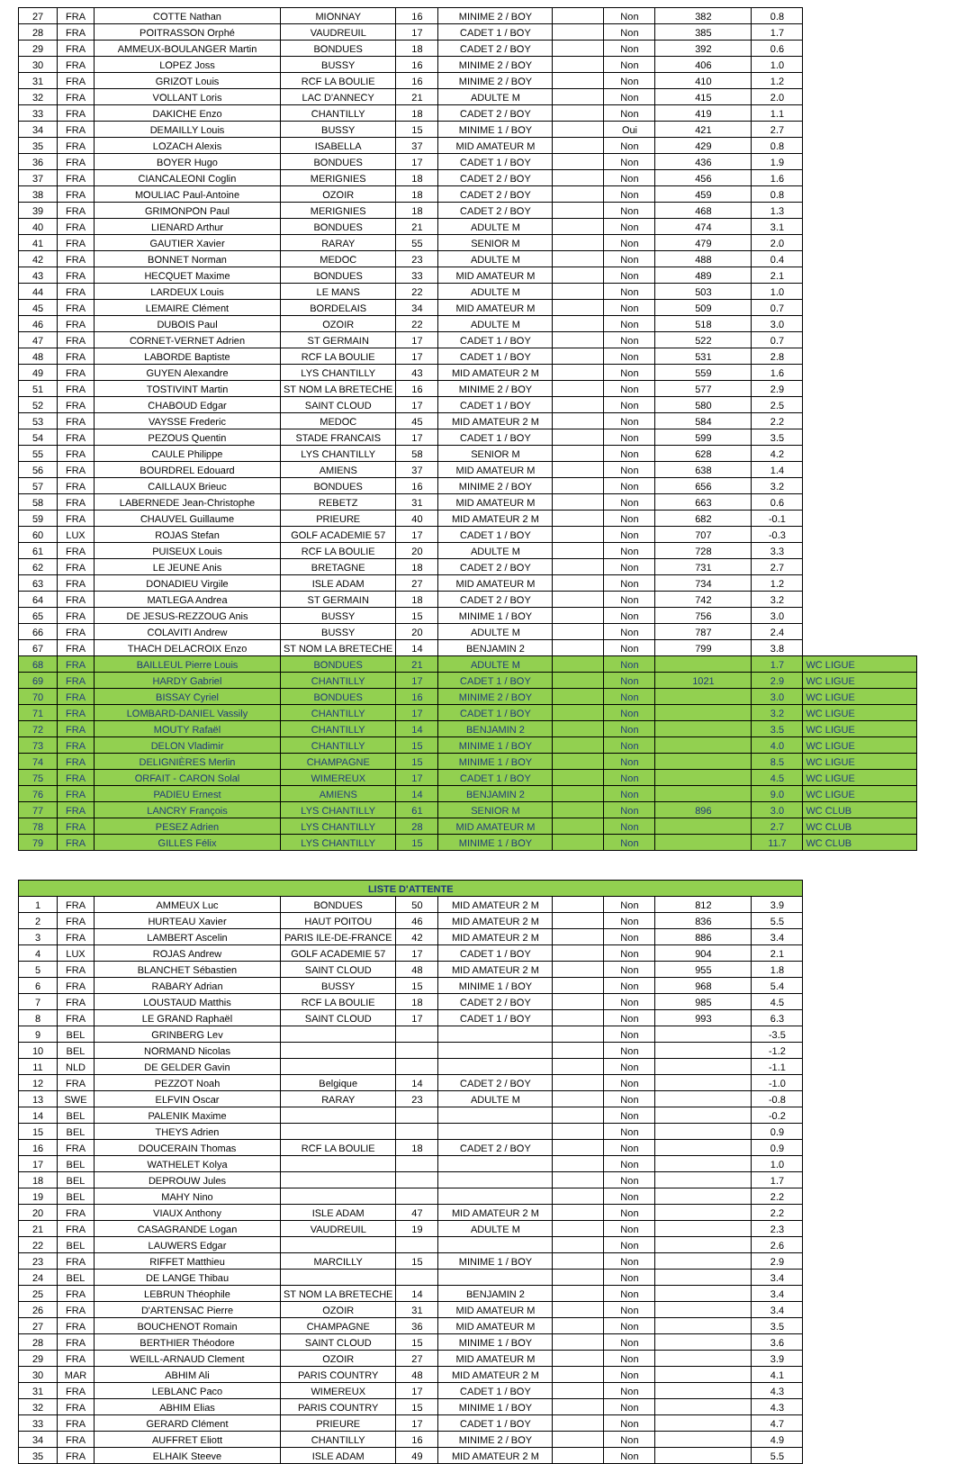| 27 | FRA | COTTE Nathan | MIONNAY | 16 | MINIME 2 / BOY | | Non | 382 | 0.8 | |
| 28 | FRA | POITRASSON Orphé | VAUDREUIL | 17 | CADET 1 / BOY | | Non | 385 | 1.7 | |
| 29 | FRA | AMMEUX-BOULANGER Martin | BONDUES | 18 | CADET 2 / BOY | | Non | 392 | 0.6 | |
| 30 | FRA | LOPEZ Joss | BUSSY | 16 | MINIME 2 / BOY | | Non | 406 | 1.0 | |
| 31 | FRA | GRIZOT Louis | RCF LA BOULIE | 16 | MINIME 2 / BOY | | Non | 410 | 1.2 | |
| 32 | FRA | VOLLANT Loris | LAC D'ANNECY | 21 | ADULTE M | | Non | 415 | 2.0 | |
| 33 | FRA | DAKICHE Enzo | CHANTILLY | 18 | CADET 2 / BOY | | Non | 419 | 1.1 | |
| 34 | FRA | DEMAILLY Louis | BUSSY | 15 | MINIME 1 / BOY | | Oui | 421 | 2.7 | |
| 35 | FRA | LOZACH Alexis | ISABELLA | 37 | MID AMATEUR M | | Non | 429 | 0.8 | |
| 36 | FRA | BOYER Hugo | BONDUES | 17 | CADET 1 / BOY | | Non | 436 | 1.9 | |
| 37 | FRA | CIANCALEONI Coglin | MERIGNIES | 18 | CADET 2 / BOY | | Non | 456 | 1.6 | |
| 38 | FRA | MOULIAC Paul-Antoine | OZOIR | 18 | CADET 2 / BOY | | Non | 459 | 0.8 | |
| 39 | FRA | GRIMONPON Paul | MERIGNIES | 18 | CADET 2 / BOY | | Non | 468 | 1.3 | |
| 40 | FRA | LIENARD Arthur | BONDUES | 21 | ADULTE M | | Non | 474 | 3.1 | |
| 41 | FRA | GAUTIER Xavier | RARAY | 55 | SENIOR M | | Non | 479 | 2.0 | |
| 42 | FRA | BONNET Norman | MEDOC | 23 | ADULTE M | | Non | 488 | 0.4 | |
| 43 | FRA | HECQUET Maxime | BONDUES | 33 | MID AMATEUR M | | Non | 489 | 2.1 | |
| 44 | FRA | LARDEUX Louis | LE MANS | 22 | ADULTE M | | Non | 503 | 1.0 | |
| 45 | FRA | LEMAIRE Clément | BORDELAIS | 34 | MID AMATEUR M | | Non | 509 | 0.7 | |
| 46 | FRA | DUBOIS Paul | OZOIR | 22 | ADULTE M | | Non | 518 | 3.0 | |
| 47 | FRA | CORNET-VERNET Adrien | ST GERMAIN | 17 | CADET 1 / BOY | | Non | 522 | 0.7 | |
| 48 | FRA | LABORDE Baptiste | RCF LA BOULIE | 17 | CADET 1 / BOY | | Non | 531 | 2.8 | |
| 49 | FRA | GUYEN Alexandre | LYS CHANTILLY | 43 | MID AMATEUR 2 M | | Non | 559 | 1.6 | |
| 51 | FRA | TOSTIVINT Martin | ST NOM LA BRETECHE | 16 | MINIME 2 / BOY | | Non | 577 | 2.9 | |
| 52 | FRA | CHABOUD Edgar | SAINT CLOUD | 17 | CADET 1 / BOY | | Non | 580 | 2.5 | |
| 53 | FRA | VAYSSE Frederic | MEDOC | 45 | MID AMATEUR 2 M | | Non | 584 | 2.2 | |
| 54 | FRA | PEZOUS Quentin | STADE FRANCAIS | 17 | CADET 1 / BOY | | Non | 599 | 3.5 | |
| 55 | FRA | CAULE Philippe | LYS CHANTILLY | 58 | SENIOR M | | Non | 628 | 4.2 | |
| 56 | FRA | BOURDREL Edouard | AMIENS | 37 | MID AMATEUR M | | Non | 638 | 1.4 | |
| 57 | FRA | CAILLAUX Brieuc | BONDUES | 16 | MINIME 2 / BOY | | Non | 656 | 3.2 | |
| 58 | FRA | LABERNEDE Jean-Christophe | REBETZ | 31 | MID AMATEUR M | | Non | 663 | 0.6 | |
| 59 | FRA | CHAUVEL Guillaume | PRIEURE | 40 | MID AMATEUR 2 M | | Non | 682 | -0.1 | |
| 60 | LUX | ROJAS Stefan | GOLF ACADEMIE 57 | 17 | CADET 1 / BOY | | Non | 707 | -0.3 | |
| 61 | FRA | PUISEUX Louis | RCF LA BOULIE | 20 | ADULTE M | | Non | 728 | 3.3 | |
| 62 | FRA | LE JEUNE Anis | BRETAGNE | 18 | CADET 2 / BOY | | Non | 731 | 2.7 | |
| 63 | FRA | DONADIEU Virgile | ISLE ADAM | 27 | MID AMATEUR M | | Non | 734 | 1.2 | |
| 64 | FRA | MATLEGA Andrea | ST GERMAIN | 18 | CADET 2 / BOY | | Non | 742 | 3.2 | |
| 65 | FRA | DE JESUS-REZZOUG Anis | BUSSY | 15 | MINIME 1 / BOY | | Non | 756 | 3.0 | |
| 66 | FRA | COLAVITI Andrew | BUSSY | 20 | ADULTE M | | Non | 787 | 2.4 | |
| 67 | FRA | THACH DELACROIX Enzo | ST NOM LA BRETECHE | 14 | BENJAMIN 2 | | Non | 799 | 3.8 | |
| 68 | FRA | BAILLEUL Pierre Louis | BONDUES | 21 | ADULTE M | | Non | | 1.7 | WC LIGUE |
| 69 | FRA | HARDY Gabriel | CHANTILLY | 17 | CADET 1 / BOY | | Non | 1021 | 2.9 | WC LIGUE |
| 70 | FRA | BISSAY Cyriel | BONDUES | 16 | MINIME 2 / BOY | | Non | | 3.0 | WC LIGUE |
| 71 | FRA | LOMBARD-DANIEL Vassily | CHANTILLY | 17 | CADET 1 / BOY | | Non | | 3.2 | WC LIGUE |
| 72 | FRA | MOUTY Rafaël | CHANTILLY | 14 | BENJAMIN 2 | | Non | | 3.5 | WC LIGUE |
| 73 | FRA | DELON Vladimir | CHANTILLY | 15 | MINIME 1 / BOY | | Non | | 4.0 | WC LIGUE |
| 74 | FRA | DELIGNIÈRES Merlin | CHAMPAGNE | 15 | MINIME 1 / BOY | | Non | | 8.5 | WC LIGUE |
| 75 | FRA | ORFAIT - CARON Solal | WIMEREUX | 17 | CADET 1 / BOY | | Non | | 4.5 | WC LIGUE |
| 76 | FRA | PADIEU Ernest | AMIENS | 14 | BENJAMIN 2 | | Non | | 9.0 | WC LIGUE |
| 77 | FRA | LANCRY François | LYS CHANTILLY | 61 | SENIOR M | | Non | 896 | 3.0 | WC CLUB |
| 78 | FRA | PESEZ Adrien | LYS CHANTILLY | 28 | MID AMATEUR M | | Non | | 2.7 | WC CLUB |
| 79 | FRA | GILLES Félix | LYS CHANTILLY | 15 | MINIME 1 / BOY | | Non | | 11.7 | WC CLUB |
| LISTE D'ATTENTE | | | | | | | | | |
| --- | --- | --- | --- | --- | --- | --- | --- | --- | --- |
| 1 | FRA | AMMEUX Luc | BONDUES | 50 | MID AMATEUR 2 M | | Non | 812 | 3.9 |
| 2 | FRA | HURTEAU Xavier | HAUT POITOU | 46 | MID AMATEUR 2 M | | Non | 836 | 5.5 |
| 3 | FRA | LAMBERT Ascelin | PARIS ILE-DE-FRANCE | 42 | MID AMATEUR 2 M | | Non | 886 | 3.4 |
| 4 | LUX | ROJAS Andrew | GOLF ACADEMIE 57 | 17 | CADET 1 / BOY | | Non | 904 | 2.1 |
| 5 | FRA | BLANCHET Sébastien | SAINT CLOUD | 48 | MID AMATEUR 2 M | | Non | 955 | 1.8 |
| 6 | FRA | RABARY Adrian | BUSSY | 15 | MINIME 1 / BOY | | Non | 968 | 5.4 |
| 7 | FRA | LOUSTAUD Matthis | RCF LA BOULIE | 18 | CADET 2 / BOY | | Non | 985 | 4.5 |
| 8 | FRA | LE GRAND Raphaël | SAINT CLOUD | 17 | CADET 1 / BOY | | Non | 993 | 6.3 |
| 9 | BEL | GRINBERG Lev | | | | | Non | | -3.5 |
| 10 | BEL | NORMAND Nicolas | | | | | Non | | -1.2 |
| 11 | NLD | DE GELDER Gavin | | | | | Non | | -1.1 |
| 12 | FRA | PEZZOT Noah | Belgique | 14 | CADET 2 / BOY | | Non | | -1.0 |
| 13 | SWE | ELFVIN Oscar | RARAY | 23 | ADULTE M | | Non | | -0.8 |
| 14 | BEL | PALENIK Maxime | | | | | Non | | -0.2 |
| 15 | BEL | THEYS Adrien | | | | | Non | | 0.9 |
| 16 | FRA | DOUCERAIN Thomas | RCF LA BOULIE | 18 | CADET 2 / BOY | | Non | | 0.9 |
| 17 | BEL | WATHELET Kolya | | | | | Non | | 1.0 |
| 18 | BEL | DEPROUW Jules | | | | | Non | | 1.7 |
| 19 | BEL | MAHY Nino | | | | | Non | | 2.2 |
| 20 | FRA | VIAUX Anthony | ISLE ADAM | 47 | MID AMATEUR 2 M | | Non | | 2.2 |
| 21 | FRA | CASAGRANDE Logan | VAUDREUIL | 19 | ADULTE M | | Non | | 2.3 |
| 22 | BEL | LAUWERS Edgar | | | | | Non | | 2.6 |
| 23 | FRA | RIFFET Matthieu | MARCILLY | 15 | MINIME 1 / BOY | | Non | | 2.9 |
| 24 | BEL | DE LANGE Thibau | | | | | Non | | 3.4 |
| 25 | FRA | LEBRUN Théophile | ST NOM LA BRETECHE | 14 | BENJAMIN 2 | | Non | | 3.4 |
| 26 | FRA | D'ARTENSAC Pierre | OZOIR | 31 | MID AMATEUR M | | Non | | 3.4 |
| 27 | FRA | BOUCHENOT Romain | CHAMPAGNE | 36 | MID AMATEUR M | | Non | | 3.5 |
| 28 | FRA | BERTHIER Théodore | SAINT CLOUD | 15 | MINIME 1 / BOY | | Non | | 3.6 |
| 29 | FRA | WEILL-ARNAUD Clement | OZOIR | 27 | MID AMATEUR M | | Non | | 3.9 |
| 30 | MAR | ABHIM Ali | PARIS COUNTRY | 48 | MID AMATEUR 2 M | | Non | | 4.1 |
| 31 | FRA | LEBLANC Paco | WIMEREUX | 17 | CADET 1 / BOY | | Non | | 4.3 |
| 32 | FRA | ABHIM Elias | PARIS COUNTRY | 15 | MINIME 1 / BOY | | Non | | 4.3 |
| 33 | FRA | GERARD Clément | PRIEURE | 17 | CADET 1 / BOY | | Non | | 4.7 |
| 34 | FRA | AUFFRET Eliott | CHANTILLY | 16 | MINIME 2 / BOY | | Non | | 4.9 |
| 35 | FRA | ELHAIK Steeve | ISLE ADAM | 49 | MID AMATEUR 2 M | | Non | | 5.5 |